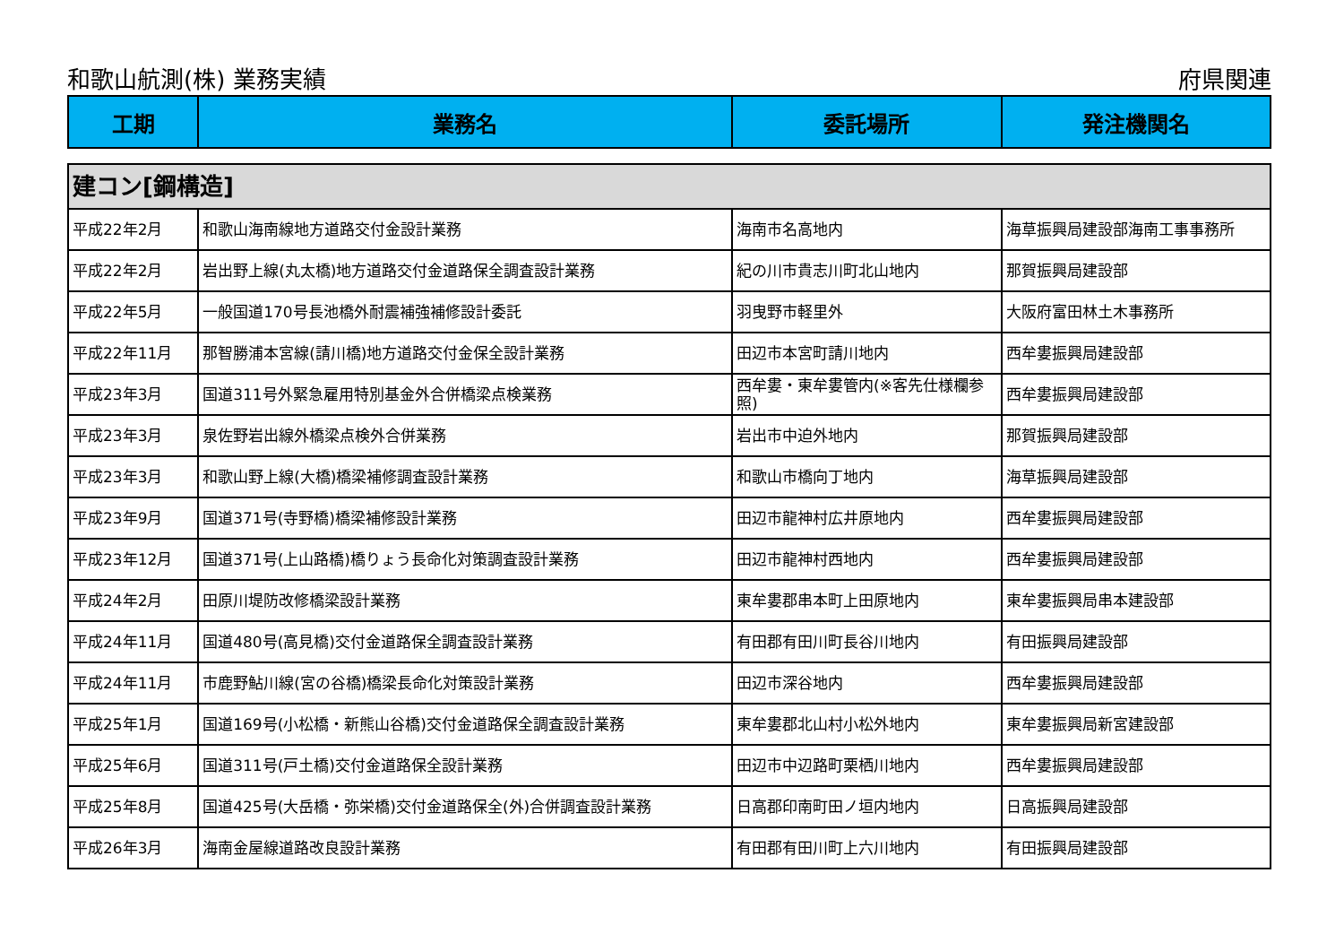和歌山航測(株) 業務実績 府県関連
| 工期 | 業務名 | 委託場所 | 発注機関名 |
| --- | --- | --- | --- |
| 建コン[鋼構造] | | | |
| 平成22年2月 | 和歌山海南線地方道路交付金設計業務 | 海南市名高地内 | 海草振興局建設部海南工事事務所 |
| 平成22年2月 | 岩出野上線(丸太橋)地方道路交付金道路保全調査設計業務 | 紀の川市貴志川町北山地内 | 那賀振興局建設部 |
| 平成22年5月 | 一般国道170号長池橋外耐震補強補修設計委託 | 羽曳野市軽里外 | 大阪府富田林土木事務所 |
| 平成22年11月 | 那智勝浦本宮線(請川橋)地方道路交付金保全設計業務 | 田辺市本宮町請川地内 | 西牟婁振興局建設部 |
| 平成23年3月 | 国道311号外緊急雇用特別基金外合併橋梁点検業務 | 西牟婁・東牟婁管内(※客先仕様欄参照) | 西牟婁振興局建設部 |
| 平成23年3月 | 泉佐野岩出線外橋梁点検外合併業務 | 岩出市中迫外地内 | 那賀振興局建設部 |
| 平成23年3月 | 和歌山野上線(大橋)橋梁補修調査設計業務 | 和歌山市橋向丁地内 | 海草振興局建設部 |
| 平成23年9月 | 国道371号(寺野橋)橋梁補修設計業務 | 田辺市龍神村広井原地内 | 西牟婁振興局建設部 |
| 平成23年12月 | 国道371号(上山路橋)橋りょう長命化対策調査設計業務 | 田辺市龍神村西地内 | 西牟婁振興局建設部 |
| 平成24年2月 | 田原川堤防改修橋梁設計業務 | 東牟婁郡串本町上田原地内 | 東牟婁振興局串本建設部 |
| 平成24年11月 | 国道480号(高見橋)交付金道路保全調査設計業務 | 有田郡有田川町長谷川地内 | 有田振興局建設部 |
| 平成24年11月 | 市鹿野鮎川線(宮の谷橋)橋梁長命化対策設計業務 | 田辺市深谷地内 | 西牟婁振興局建設部 |
| 平成25年1月 | 国道169号(小松橋・新熊山谷橋)交付金道路保全調査設計業務 | 東牟婁郡北山村小松外地内 | 東牟婁振興局新宮建設部 |
| 平成25年6月 | 国道311号(戸土橋)交付金道路保全設計業務 | 田辺市中辺路町栗栖川地内 | 西牟婁振興局建設部 |
| 平成25年8月 | 国道425号(大岳橋・弥栄橋)交付金道路保全(外)合併調査設計業務 | 日高郡印南町田ノ垣内地内 | 日高振興局建設部 |
| 平成26年3月 | 海南金屋線道路改良設計業務 | 有田郡有田川町上六川地内 | 有田振興局建設部 |